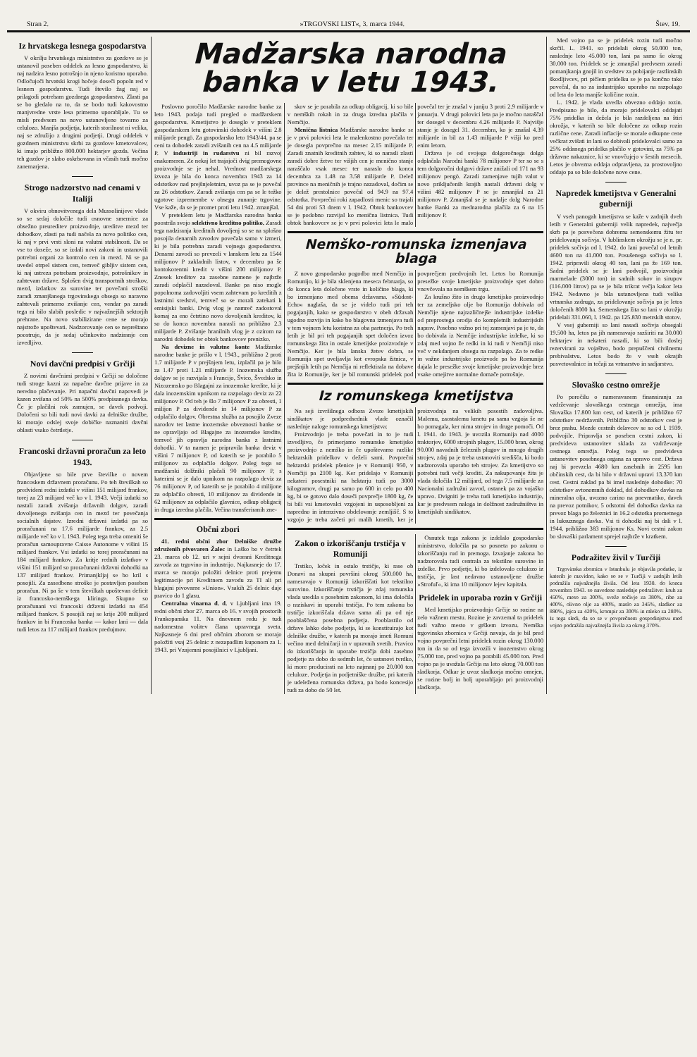Stran 2. »TRGOVSKI LIST«, 3. marca 1944. Štev. 19.
Iz hrvatskega lesnega gospodarstva
V okrilju hrvatskega ministrstva za gozdove se je ustanovil poseben oddelek za lesno gospodarstvo, ki naj nadzira lesno potrošnjo in njeno koristno uporabo. Odločujoči hrvatski krogi hočejo doseči popoln red v lesnem gospodarstvu. Tudi število žag naj se prilagodi potrebam gozdnega gospodarstva. Zlasti pa se bo gledalo na to, da se bodo tudi kakovostno manjvredne vrste lesa primerno uporabljale. Tu se misli predvsem na novo ustanovljeno tovarno za celulozo. Manjša podjetja, katerih storilnost ni velika, naj se združijo z drugimi podjetji. Drugi oddelek v gozdnem ministrstvu skrbi za gozdove kmetovalcev, ki imajo približno 800.000 hektarjev gozda. Večina teh gozdov je slabo oskrbovana in včasih tudi močno zanemarjena.
Strogo nadzorstvo nad cenami v Italiji
V okviru obnovitvenega dela Mussolinijeve vlade so se sedaj določile tudi osnovne smernice za obsežno preureditev proizvodnje, ureditve mezd ter dohodkov, zlasti pa tudi načela za novo politiko cen, ki naj v prvi vrsti sloni na valutni stabilnosti. Da se vse to doseže, so se izdali novi zakoni in ustanovili potrebni organi za kontrolo cen in mezd. Ni se pa uvedel otrpel sistem cen, temveč gibljiv sistem cen, ki naj ustreza potrebam proizvodnje, potrošnikov in zahtevam države. Splošen dvig transportnih stroškov, mezd, izdatkov za surovine ter povečani stroški zaradi zmanjšanega trgovinskega obsega so naravno zahtevali primerno zvišanje cen, vendar pa zaradi tega ni bilo slabih posledic v najvažnejših sektorjih prehrane. Na novo stabilizirane cene se morajo najstrože upoštevati. Nadzorovanje cen se nepreštano poostruje, da je sedaj učinkovito nadziranje cen izvedljivo.
Novi davčni predpisi v Grčiji
Z novimi davčnimi predpisi v Grčiji so določene tudi stroge kazni za napačne davčne prijave in za neredno plačevanje. Pri napačni davčni napovedi je kazen zvišana od 50% na 500% predpisanega davka. Če je plačilni rok zamujen, se davek podvoji. Določeni so bili tudi novi davki za delniške družbe, ki morajo odslej svoje dobičke naznaniti davčni oblasti vsako četrtletje.
Francoski državni proračun za leto 1943.
Objavljene so bile prve številke o novem francoskem državnem proračunu. Po teh številkah so predvideni redni izdatki v višini 151 milijard frankov, torej za 23 milijard več ko v l. 1943. Večji izdatki so nastali zaradi zvišanja državnih dolgov, zaradi dovoljenega zvišanja cen in mezd ter povečanja socialnih dajatev. Izredni državni izdatki pa so proračunani na 17.6 milijarde frankov, za 2.5 milijarde več ko v l. 1943. Poleg tega treba omeniti še proračun samoupravne Caisse Autonome v višini 15 milijard frankov. Vsi izdatki so torej proračunani na 184 milijard frankov. Za kritje rednih izdatkov v višini 151 milijard so proračunani državni dohodki na 137 milijard frankov. Primanjkljaj se bo kril s posojili. Za zasedbene stroške je postavljen poseben proračun. Ni pa še v tem številkah upoštevan deficit iz francosko-nemškega kliringa. Skupno so proračunani vsi francoski državni izdatki na 454 milijard frankov. S posojili naj se krije 200 milijard frankov in bi Francoska banka — kakor lani — dala tudi letos za 117 milijard frankov predujmov.
Madžarska narodna banka v letu 1943.
Poslovno poročilo Madžarske narodne banke za leto 1943. podaja tudi pregled o madžarskem gospodarstvu. Kmetijstvo je doseglo v preteklem gospodarskem letu gotovinski dohodek v višini 2.8 milijarde pengö. Za gospodarsko leto 1943/44. pa se ceni ta dohodek zaradi zvišanih cen na 4.5 milijarde P. V industriji in rudarstvu ni bil razvoj enakomeren. Ze nekaj let trajajoči dvig premogovne proizvodnje se je nehal. Vrednost madžarskega izvoza je bila do konca novembra 1943 za 14 odstotkov nad prejšnjeletnim, uvoz pa se je povečal za 26 odstotkov. Zaradi zvišanja cen pa se le težko ugotove izpremembe v obsegu zunanje trgovine. Vse kaže, da se je promet proti letu 1942. zmanjšal.
V preteklem letu je Madžarska narodna banka poostrila svojo selektivno kreditno politiko. Zaradi tega nadziranja kreditnih dovoljenj so se na splošno posojila denarnih zavodov povečala samo v izmeri, ki je bila potrebna zaradi vojnega gospodarstva. Denarni zavodi so prevzeli v lanskem letu za 1544 milijonov P zakladnih listov, v decembru pa še kontokorentni kredit v višini 200 milijonov P. Znesek kreditov za zasebne namene je najbrže zaradi odplačil nazadoval. Banke pa niso mogle popolnoma zadovoljiti vsem zahtevam po kreditih z lastnimi sredstvi, temveč so se morali zatekati k emisijski banki. Dvig vlog je namreč zadostoval komaj za eno četrtino novo dovoljenih kreditov, ki so do konca novembra narasli na približno 2.3 milijarde P. Zvišanje hranilnih vlog je z ozirom na narodni dohodek ter obtok bankovcev prenizko.
Na devizne in valutne konte Madžarske narodne banke je prišlo v l. 1943., približno 2 proti 1.7 milijarde P v prejšnjem letu, izplačil pa je bilo za 1.47 proti 1.21 milijarde P. Inozemska služba dolgov se je razvijala s Francijo, Švico, Švedsko in Nizozemsko po Blagajni za inozemske kredite, ki je dala inozemskim upnikom na razpolago deviz za 22 milijonov P. Od teh je šlo 7 milijonov P za obresti, 1 milijon P za dividende in 14 milijonov P za odplačilo dolgov. Obrestna služba za posojilo Zveze narodov ter lastne inozemske obveznosti banke se ne opravljajo od Blagajne za inozemske kredite, temveč jih opravlja narodna banka z lastnimi dohodki. V ta namen je pripravila banka deviz v višini 7 milijonov P, od katerih se je porabilo 5 milijonov za odplačilo dolgov. Poleg tega so madžarski dolžniki plačali 90 milijonov P, s katerimi se je dalo upnikom na razpolago deviz za 76 milijonov P, od katerih se je porabilo 4 milijone za odplačilo obresti, 10 milijonov za dividende in 62 milijonov za odplačilo glavnice, odkup obligacij in druga izredna plačila. Večina transferiranih zne-
Občni zbori
41. redni občni zbor Delniške družbe združenih pivovaren Žalec in Laško bo v četrtek 23. marca ob 12. uri v sejni dvorani Kreditnega zavoda za trgovino in industrijo. Najkasneje do 17. marca se morajo položiti delnice proti prejemu legitimacije pri Kreditnem zavodu za TI ali pri blagajni pivovarne »Union«. Vsakih 25 delnic daje pravico do 1 glasu.
Centralna vinarna d. d. v Ljubljani ima 19. redni občni zbor 27. marca ob 16. v svojih prostorih Frankopanska 11. Na dnevnem redu je tudi nadomestna volitev člana upravnega sveta. Najkasneje 6 dni pred občnim zborom se morajo položiti vsaj 25 delnic z nezapadlim kuponom za 1. 1943. pri Vzajemni posojilnici v Ljubljani.
skov se je porabila za odkup obligacij, ki so bile v nemških rokah in za druga izredna plačila v Nemčijo.
Menična listnica Madžarske narodne banke se je v prvi polovici leta le malenkostno povečala ter je dosegla povprečno na mesec 2.15 milijarde P. Zaradi znatnih kreditnih zahtev, ki so narasli zlasti zaradi dobre žetve ter višjih cen je menično stanje naraščalo vsak mesec ter naraslo do konca decembra za 1.48 na 3.58 milijarde P. Delež province na meničnih je trajno nazadoval, dočim se je delež prestolnice povečal od 94.9 na 97.4 odstotka. Povprečni roki zapadlosti menic so trajali 54 dni proti 53 dnem v l. 1942. Obtok bankovcev se je podobno razvijal ko menična listnica. Tudi obtok bankovcev se je v prvi polovici leta le malo povečal ter je znašal v juniju 3 proti 2.9 milijarde v januarju. V drugi polovici leta pa je močno naraščal ter dosegel v decembru 4.26 milijarde P. Najvišje stanje je dosegel 31. decembra, ko je znašal 4.39 milijarde in bil za 1.43 milijarde P višji ko pred enim letom.
Država je od svojega dolgoročnega dolga odplačala Narodni banki 78 milijonov P ter so se s tem dolgoročni dolgovi države znižali od 171 na 93 milijonov pengö. Zaradi zamenjave tujih valut v novo priključenih krajih nastali državni dolg v višini 482 milijonov P se je zmanjšal za 21 milijonov P. Zmanjšal se je nadalje dolg Narodne banke Banki za mednarodna plačila za 6 na 15 milijonov P.
Nemško-romunska izmenjava blaga
Z novo gospodarsko pogodbo med Nemčijo in Romunijo, ki je bila sklenjena meseca februarja, so do konca leta določene vrste in količine blaga, ki bo izmenjano med obema državama. »Südost-Echo« naglaša, da se je videlo tudi pri teh pogajanjih, kako se gospodarstvo v obeh državah ugodno razvija in kako bo blagovna izmenjava tudi v tem vojnem letu koristna za oba partnerja. Po treh letih je bil pri teh pogajanjih spet določen izvoz romunskega žita in ostale kmetijske proizvodnje v Nemčijo. Ker je bila lanska žetev dobra, se Romunija spet uveljavlja kot evropska žitnica, v prejšnjih letih pa Nemčija ni reflektirala na dobave žita iz Romunije, ker je bil romunski pridelek pod povprečjem predvojnih let. Letos bo Romunija presežke svoje kmetijske proizvodnje spet dobro vnovčevala na nemškem trgu.
Za krušno žito in drugo kmetijsko proizvodnjo ter za zemeljsko olje bo Romunija dobivala od Nemčije njene najrazličnejše industrijske izdelke od preprostega orodja do kompletnih industrijskih naprav. Posebno važno pri tej zamenjavi pa je to, da bo dobivala iz Nemčije industrijske izdelke, ki so zdaj med vojno že redki in ki tudi v Nemčiji niso več v nekdanjem obsegu na razpolago. Za te redke in važne industrijske proizvode pa bo Romunija dajala le presežke svoje kmetijske proizvodnje brez vsake omejitve normalne domače potrošnje.
Iz romunskega kmetijstva
Na seji izvršilnega odbora Zveze kmetijskih sindikatov je podpredsednik vlade označil naslednje naloge romunskega kmetijstva:
Proizvodnjo je treba povečati in to je tudi izvedljivo, če primerjamo romunsko kmetijsko proizvodnjo z nemško in če upoštevamo razlike hektarskih pridelkov v deželi sami. Povprečni hektarski pridelek pšenice je v Romuniji 950, v Nemčiji pa 2100 kg. Ker pridelajo v Romuniji nekateri posestniki na hektarju tudi po 3000 kilogramov, drugi pa samo po 600 in celo po 400 kg, bi se gotovo dalo doseči povprečje 1800 kg, če bi bili vsi kmetovalci vzgojeni in usposobljeni za napredno in intenzivno obdelovanje zemljišč. S to vzgojo je treba začeti pri malih kmetih, ker je proizvodnja na velikih posestih zadovoljiva. Malemu, zaostalemu kmetu pa sama vzgoja še ne bo pomagala, ker nima strojev in druge pomoči. Od l. 1941. do 1943. je uvozila Romunija nad 4000 traktorjev, 6000 strojnih plugov, 15.000 bran, okrog 90.000 navadnih železnih plugov in mnogo drugih strojev, zdaj pa je treba ustanoviti središča, ki bodo nadzorovala uporabo teh strojev. Za kmetijstvo so potrebni tudi večji krediti. Za nakupovanje žita je vlada določila 12 milijard, od tega 7.5 milijarde za Nacionalni zadružni zavod, ostanek pa za vojaško upravo. Dvigniti je treba tudi kmetijsko industrijo, kar je predvsem naloga in dolžnost zadružništva in kmetijskih sindikatov.
Zakon o izkoriščanju trstičja v Romuniji
Trstiko, loček in ostalo trstičje, ki rase ob Donavi na skupni površini okrog 500.000 ha, nameravajo v Romuniji izkoriščati kot tekstilno surovino. Izkoriščanje trstičja je zdaj romunska vlada uredila s posebnim zakonom, ki ima določila o raziskavi in uporabi trstičja. Po tem zakonu bo trstičje izkoriščala država sama ali pa od nje pooblaščena posebna podjetja. Pooblastilo od države lahko dobe podjetja, ki se konstituirajo kot delniške družbe, v katerih pa morajo imeti Romuni večino med delničarji in v upravnih svetih. Pravico do izkoriščanja in uporabe trstičja dobi zasebno podjetje za dobo do sedmih let, če ustanovi tvrdko, ki more producirati na leto najmanj po 20.000 ton celuloze. Podjetja in podjetniške družbe, pri katerih je udeležena romunska država, pa bodo koncesijo tudi za dobo do 50 let.
Osnutek tega zakona je izdelalo gospodarsko ministrstvo, določila pa so posneta po zakonu o izkoriščanju rud in premoga. Izvajanje zakona bo nadzorovala tudi centrala za tekstilne surovine in izdelke. Prvo podjetje, ki bo izdelovalo celulozo iz trstičja, je last nedavno ustanovljene družbe »Strofuľ«, ki ima 10 milijonov lejev kapitala.
Pridelek in uporaba rozin v Grčiji
Med kmetijsko proizvodnjo Grčije so rozine na zelo važnem mestu. Rozine je zavzemal ta pridelek tudi važno mesto v grškem izvozu. Nemška trgovinska zbornica v Grčiji navaja, da je bil pred vojno povprečni letni pridelek rozin okrog 130.000 ton in da so od tega izvozili v inozemstvo okrog 75.000 ton, pred vojno pa porabili 45.000 ton. Pred vojno pa je uvažala Grčija na leto okrog 70.000 ton sladkorja. Odkar je uvoz sladkorja močno omejen, se rozine bolj in bolj uporabljajo pri proizvodnji sladkorja.
Med vojno pa se je pridelek rozin tudi močno skrčil. L. 1941. so pridelali okrog 50.000 ton, naslednje leto 45.000 ton, lani pa samo še okrog 30.000 ton. Pridelek se je zmanjšal predvsem zaradi pomanjkanja gnojil in sredstev za pobijanje rastlinskih škodljivcev, pri pičlem pridelku se je pa končno tako povečal, da so za industrijsko uporabo na razpolago od leta do leta manjše količine rozin.
L. 1942. je vlada uvedla obvezno oddajo rozin. Predpisano je bilo, da morajo pridelovalci oddajati 75% pridelka in dežela je bila razdeljena na štiri okrožja, v katerih so bile določene za odkup rozin različne cene. Zaradi inflacije se morale odkupne cene večkrat zvišati in lani so dobivali pridelovalci samo za 25% oddanega pridelka plačilo v gotovini, za 75% pa državne nakaznice, ki se vnovčujejo v šestih mesecih. Letos je obvezna oddaja odpravljena, za prostovoljno oddajo pa so bile določene nove cene.
Napredek kmetijstva v Generalni guberniji
V vseh panogah kmetijstva se kaže v zadnjih dveh letih v Generalni guberniji velik napredek, največja skrb pa je posvečena dobremu semenskemu žitu ter pridelovanju sočivja. V lublinskem okrožju se je n. pr. pridelek sočivja od l. 1942. do lani povečal od letnih 4600 ton na 41.000 ton. Posušenega sočivja so l. 1942. pripravili okrog 40 ton, lani pa že 169 ton. Sadni pridelek se je lani podvojil, proizvodnja marmelade (3000 ton) in sadnih sokov in sirupov (116.000 litrov) pa se je bila trikrat večja kakor leta 1942. Nedavno je bila ustanovljena tudi velika vrtnarska zadruga, za pridelovanje sočivja pa je letos določenih 8000 ha. Semenskega žita so lani v okrožju pridelali 331.060, l. 1942. pa 125.830 metrskih stotov.
V vsej guberniji so lani nasadi sočivja obsegali 19.500 ha, letos pa jih nameravajo razširiti na 30.000 hektarjev in nekateri nasadi, ki so bili doslej rezervirani za vojaštvo, bodo prepuščeni civilnemu prebivalstvu. Letos bodo že v vseh okrajih posvetovalnice in tečaji za vrtnarstvo in sadjarstvo.
Slovaško cestno omrežje
Po poročilu o nameravanem finansiranju za vzdrževanje slovaškega cestnega omrežja, ima Slovaška 17.800 km cest, od katerih je približno 67 odstotkov nedržavnih. Približno 30 odstotkov cest je brez prahu. Mezde cestnih delavcev se so od l. 1939. podvojile. Pripravlja se poseben cestni zakon, ki predvideva ustanovitev sklada za vzdrževanje cestnega omrežja. Poleg tega se predvideva ustanovitev posebnega organa za upravo cest. Država naj bi prevzela 4680 km zasebnih in 2595 km občinskih cest, da bi bilo v državni upravi 13.370 km cest. Cestni zaklad pa bi imel naslednje dohodke: 70 odstotkov avtonomnih doklad, del dohodkov davka na mineralna olja, uvozno carino na pnevmatiko, davek na prevoz potnikov, 5 odstotni del dohodka davka na prevoz blaga po železnici in 16.2 odstotka prometnega in luksuznega davka. Vsi ti dohodki naj bi dali v l. 1944. približno 383 milijonov Ks. Novi cestni zakon bo slovaški parlament sprejel najbrže v kratkem.
Podražitev živil v Turčiji
Trgovinska zbornica v Istanbulu je objavila podatke, iz katerih je razvidno, kako so se v Turčiji v zadnjih letih podražila najvažnejša živila. Od leta 1938. do konca novembra 1943. so navedene naslednje podražitve: kruh za 450%, meso za 300%, sveže sočivje za 380%, ribe za 400%, olivno olje za 400%, maslo za 345%, sladkor za 890%, jajca za 420%, krompir za 300% in mleko za 280%. Iz tega sledi, da so se v povprečnem gospodinjstvu med vojno podražila najvažnejša živila za okrog 370%.